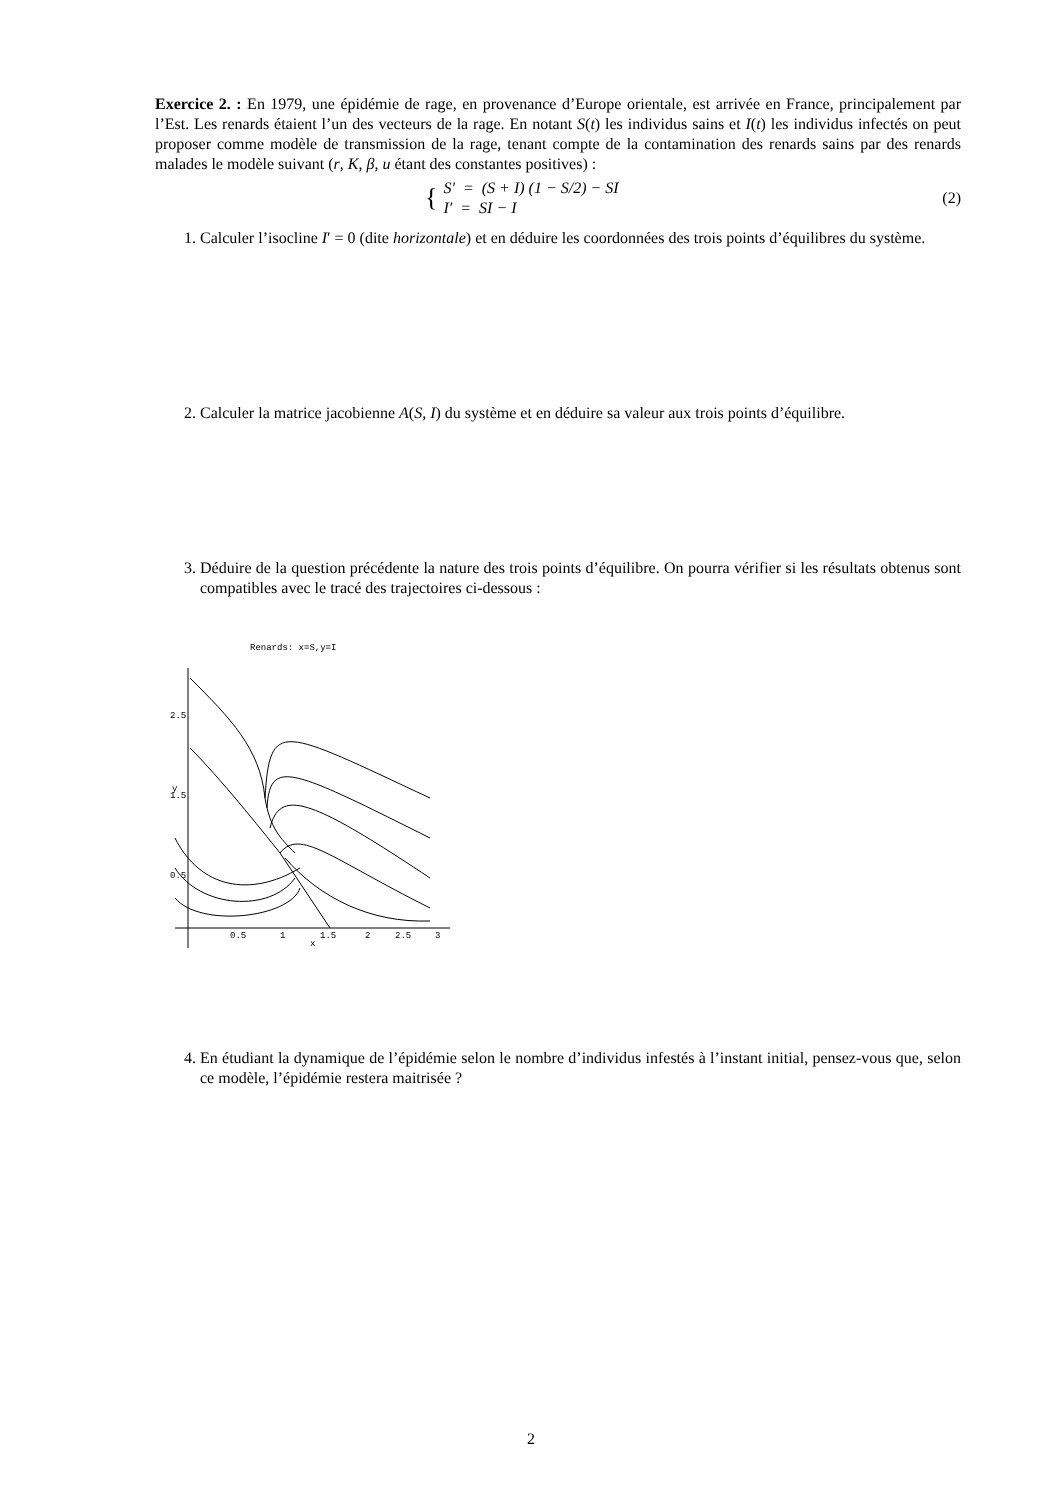Exercice 2. : En 1979, une épidémie de rage, en provenance d’Europe orientale, est arrivée en France, principalement par l’Est. Les renards étaient l’un des vecteurs de la rage. En notant S(t) les individus sains et I(t) les individus infectés on peut proposer comme modèle de transmission de la rage, tenant compte de la contamination des renards sains par des renards malades le modèle suivant (r, K, β, u étant des constantes positives) :
{ S′ = (S + I) (1 − S/2) − SI
I′ = SI − I
(2)
1. Calculer l’isocline I′ = 0 (dite horizontale) et en déduire les coordonnées des trois points d’équilibres du système.
2. Calculer la matrice jacobienne A(S, I) du système et en déduire sa valeur aux trois points d’équilibre.
3. Déduire de la question précédente la nature des trois points d’équilibre. On pourra vérifier si les résultats obtenus sont compatibles avec le tracé des trajectoires ci-dessous :
Renards: x=S,y=I
0.5
1
1.5
2
2.5
3
2.5
1.5
0.5
x
y
4. En étudiant la dynamique de l’épidémie selon le nombre d’individus infestés à l’instant initial, pensez-vous que, selon ce modèle, l’épidémie restera maitrisée ?
2